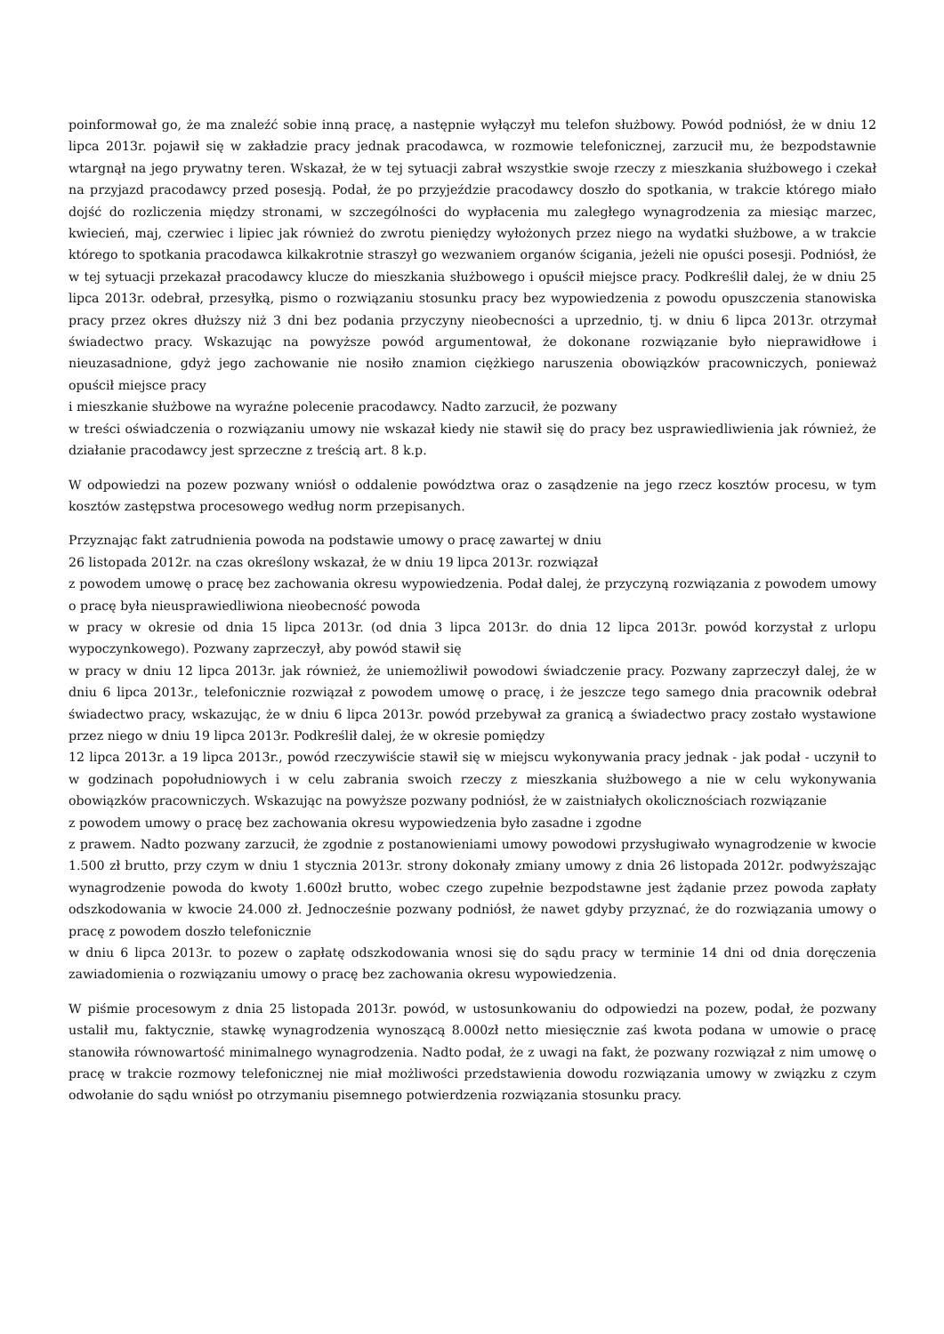poinformował go, że ma znaleźć sobie inną pracę, a następnie wyłączył mu telefon służbowy. Powód podniósł, że w dniu 12 lipca 2013r. pojawił się w zakładzie pracy jednak pracodawca, w rozmowie telefonicznej, zarzucił mu, że bezpodstawnie wtargnął na jego prywatny teren. Wskazał, że w tej sytuacji zabrał wszystkie swoje rzeczy z mieszkania służbowego i czekał na przyjazd pracodawcy przed posesją. Podał, że po przyjeździe pracodawcy doszło do spotkania, w trakcie którego miało dojść do rozliczenia między stronami, w szczególności do wypłacenia mu zaległego wynagrodzenia za miesiąc marzec, kwiecień, maj, czerwiec i lipiec jak również do zwrotu pieniędzy wyłożonych przez niego na wydatki służbowe, a w trakcie którego to spotkania pracodawca kilkakrotnie straszył go wezwaniem organów ścigania, jeżeli nie opuści posesji. Podniósł, że w tej sytuacji przekazał pracodawcy klucze do mieszkania służbowego i opuścił miejsce pracy. Podkreślił dalej, że w dniu 25 lipca 2013r. odebrał, przesyłką, pismo o rozwiązaniu stosunku pracy bez wypowiedzenia z powodu opuszczenia stanowiska pracy przez okres dłuższy niż 3 dni bez podania przyczyny nieobecności a uprzednio, tj. w dniu 6 lipca 2013r. otrzymał świadectwo pracy. Wskazując na powyższe powód argumentował, że dokonane rozwiązanie było nieprawidłowe i nieuzasadnione, gdyż jego zachowanie nie nosiło znamion ciężkiego naruszenia obowiązków pracowniczych, ponieważ opuścił miejsce pracy
i mieszkanie służbowe na wyraźne polecenie pracodawcy. Nadto zarzucił, że pozwany
w treści oświadczenia o rozwiązaniu umowy nie wskazał kiedy nie stawił się do pracy bez usprawiedliwienia jak również, że działanie pracodawcy jest sprzeczne z treścią art. 8 k.p.
W odpowiedzi na pozew pozwany wniósł o oddalenie powództwa oraz o zasądzenie na jego rzecz kosztów procesu, w tym kosztów zastępstwa procesowego według norm przepisanych.
Przyznając fakt zatrudnienia powoda na podstawie umowy o pracę zawartej w dniu
26 listopada 2012r. na czas określony wskazał, że w dniu 19 lipca 2013r. rozwiązał
z powodem umowę o pracę bez zachowania okresu wypowiedzenia. Podał dalej, że przyczyną rozwiązania z powodem umowy o pracę była nieusprawiedliwiona nieobecność powoda
w pracy w okresie od dnia 15 lipca 2013r. (od dnia 3 lipca 2013r. do dnia 12 lipca 2013r. powód korzystał z urlopu wypoczynkowego). Pozwany zaprzeczył, aby powód stawił się
w pracy w dniu 12 lipca 2013r. jak również, że uniemożliwił powodowi świadczenie pracy. Pozwany zaprzeczył dalej, że w dniu 6 lipca 2013r., telefonicznie rozwiązał z powodem umowę o pracę, i że jeszcze tego samego dnia pracownik odebrał świadectwo pracy, wskazując, że w dniu 6 lipca 2013r. powód przebywał za granicą a świadectwo pracy zostało wystawione przez niego w dniu 19 lipca 2013r. Podkreślił dalej, że w okresie pomiędzy
12 lipca 2013r. a 19 lipca 2013r., powód rzeczywiście stawił się w miejscu wykonywania pracy jednak - jak podał - uczynił to w godzinach popołudniowych i w celu zabrania swoich rzeczy z mieszkania służbowego a nie w celu wykonywania obowiązków pracowniczych. Wskazując na powyższe pozwany podniósł, że w zaistniałych okolicznościach rozwiązanie
z powodem umowy o pracę bez zachowania okresu wypowiedzenia było zasadne i zgodne
z prawem. Nadto pozwany zarzucił, że zgodnie z postanowieniami umowy powodowi przysługiwało wynagrodzenie w kwocie 1.500 zł brutto, przy czym w dniu 1 stycznia 2013r. strony dokonały zmiany umowy z dnia 26 listopada 2012r. podwyższając wynagrodzenie powoda do kwoty 1.600zł brutto, wobec czego zupełnie bezpodstawne jest żądanie przez powoda zapłaty odszkodowania w kwocie 24.000 zł. Jednocześnie pozwany podniósł, że nawet gdyby przyznać, że do rozwiązania umowy o pracę z powodem doszło telefonicznie
w dniu 6 lipca 2013r. to pozew o zapłatę odszkodowania wnosi się do sądu pracy w terminie 14 dni od dnia doręczenia zawiadomienia o rozwiązaniu umowy o pracę bez zachowania okresu wypowiedzenia.
W piśmie procesowym z dnia 25 listopada 2013r. powód, w ustosunkowaniu do odpowiedzi na pozew, podał, że pozwany ustalił mu, faktycznie, stawkę wynagrodzenia wynoszącą 8.000zł netto miesięcznie zaś kwota podana w umowie o pracę stanowiła równowartość minimalnego wynagrodzenia. Nadto podał, że z uwagi na fakt, że pozwany rozwiązał z nim umowę o pracę w trakcie rozmowy telefonicznej nie miał możliwości przedstawienia dowodu rozwiązania umowy w związku z czym odwołanie do sądu wniósł po otrzymaniu pisemnego potwierdzenia rozwiązania stosunku pracy.